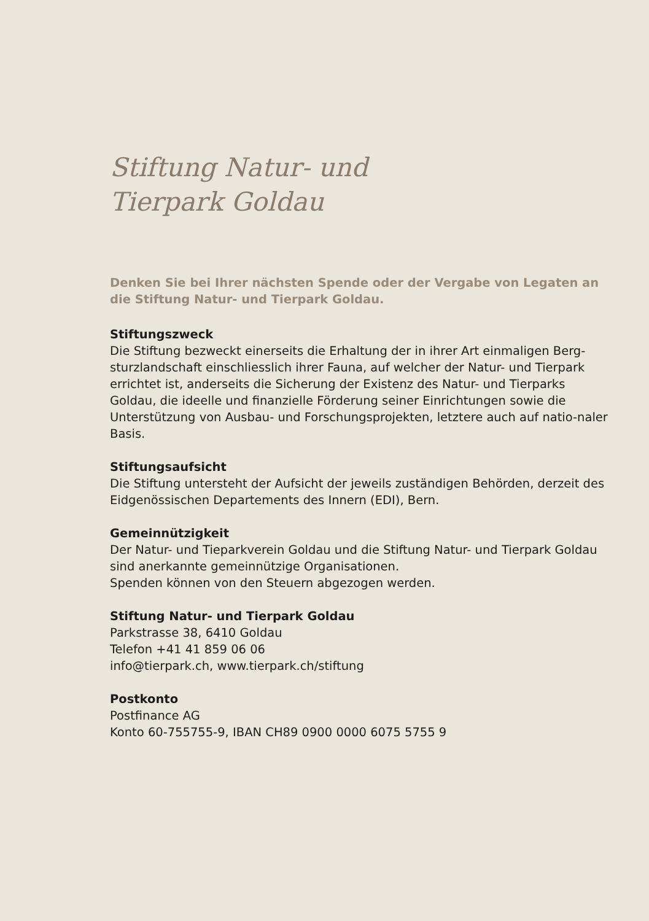Stiftung Natur- und
Tierpark Goldau
Denken Sie bei Ihrer nächsten Spende oder der Vergabe von Legaten an die Stiftung Natur- und Tierpark Goldau.
Stiftungszweck
Die Stiftung bezweckt einerseits die Erhaltung der in ihrer Art einmaligen Berg-sturzlandschaft einschliesslich ihrer Fauna, auf welcher der Natur- und Tierpark errichtet ist, anderseits die Sicherung der Existenz des Natur- und Tierparks Goldau, die ideelle und finanzielle Förderung seiner Einrichtungen sowie die Unterstützung von Ausbau- und Forschungsprojekten, letztere auch auf natio-naler Basis.
Stiftungsaufsicht
Die Stiftung untersteht der Aufsicht der jeweils zuständigen Behörden, derzeit des Eidgenössischen Departements des Innern (EDI), Bern.
Gemeinnützigkeit
Der Natur- und Tieparkverein Goldau und die Stiftung Natur- und Tierpark Goldau sind anerkannte gemeinnützige Organisationen.
Spenden können von den Steuern abgezogen werden.
Stiftung Natur- und Tierpark Goldau
Parkstrasse 38, 6410 Goldau
Telefon +41 41 859 06 06
info@tierpark.ch, www.tierpark.ch/stiftung
Postkonto
Postfinance AG
Konto 60-755755-9, IBAN CH89 0900 0000 6075 5755 9